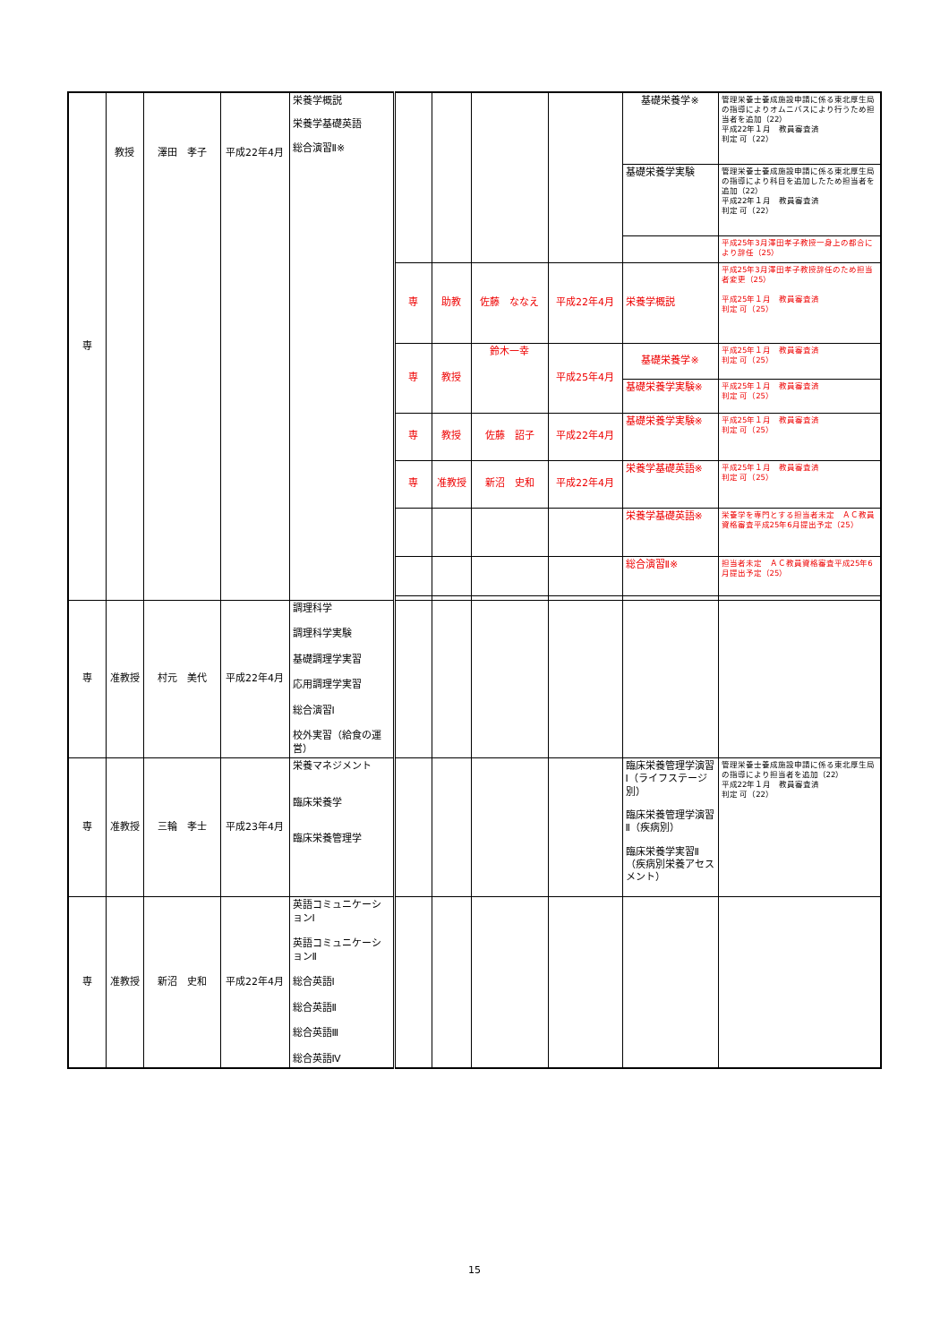| 専 | 教授 | 澤田 孝子 | 平成22年4月 | 栄養学概説 栄養学基礎英語 総合演習Ⅱ※ | | | | | 基礎栄養学※ | 管理栄養士養成施設申請に係る東北厚生局の指導によりオムニバスにより行うため担当者を追加（22） 平成22年１月 教員審査済 判定 可（22） |
| | | | | | | | | | 基礎栄養学実験 | 管理栄養士養成施設申請に係る東北厚生局の指導により科目を追加したため担当者を追加（22） 平成22年１月 教員審査済 判定 可（22） |
| | | | | | | | | | | 平成25年3月澤田孝子教授一身上の都合により辞任（25） |
| | | | | | 専 | 助教 | 佐藤 ななえ | 平成22年4月 | 栄養学概説 | 平成25年3月澤田孝子教授辞任のため担当者変更（25） 平成25年１月 教員審査済 判定 可（25） |
| | | | | | 専 | 教授 | 鈴木一幸 | 平成25年4月 | 基礎栄養学※ | 平成25年１月 教員審査済 判定 可（25） |
| | | | | | | | | | 基礎栄養学実験※ | 平成25年１月 教員審査済 判定 可（25） |
| | | | | | 専 | 教授 | 佐藤 詔子 | 平成22年4月 | 基礎栄養学実験※ | 平成25年１月 教員審査済 判定 可（25） |
| | | | | | 専 | 准教授 | 新沼 史和 | 平成22年4月 | 栄養学基礎英語※ | 平成25年１月 教員審査済 判定 可（25） |
| | | | | | | | | | 栄養学基礎英語※ | 栄養学を専門とする担当者未定 ＡＣ教員資格審査平成25年6月提出予定（25） |
| | | | | | | | | | 総合演習Ⅱ※ | 担当者未定 ＡＣ教員資格審査平成25年6月提出予定（25） |
| 専 | 准教授 | 村元 美代 | 平成22年4月 | 調理科学 調理科学実験 基礎調理学実習 応用調理学実習 総合演習Ⅰ 校外実習（給食の運営） | | | | | | |
| 専 | 准教授 | 三輪 孝士 | 平成23年4月 | 栄養マネジメント 臨床栄養学 臨床栄養管理学 | | | | | 臨床栄養管理学演習Ⅰ（ライフステージ別） 臨床栄養管理学演習Ⅱ（疾病別） 臨床栄養学実習Ⅱ（疾病別栄養アセスメント） | 管理栄養士養成施設申請に係る東北厚生局の指導により担当者を追加（22） 平成22年１月 教員審査済 判定 可（22） |
| 専 | 准教授 | 新沼 史和 | 平成22年4月 | 英語コミュニケーションⅠ 英語コミュニケーションⅡ 総合英語Ⅰ 総合英語Ⅱ 総合英語Ⅲ 総合英語Ⅳ | | | | | | |
15